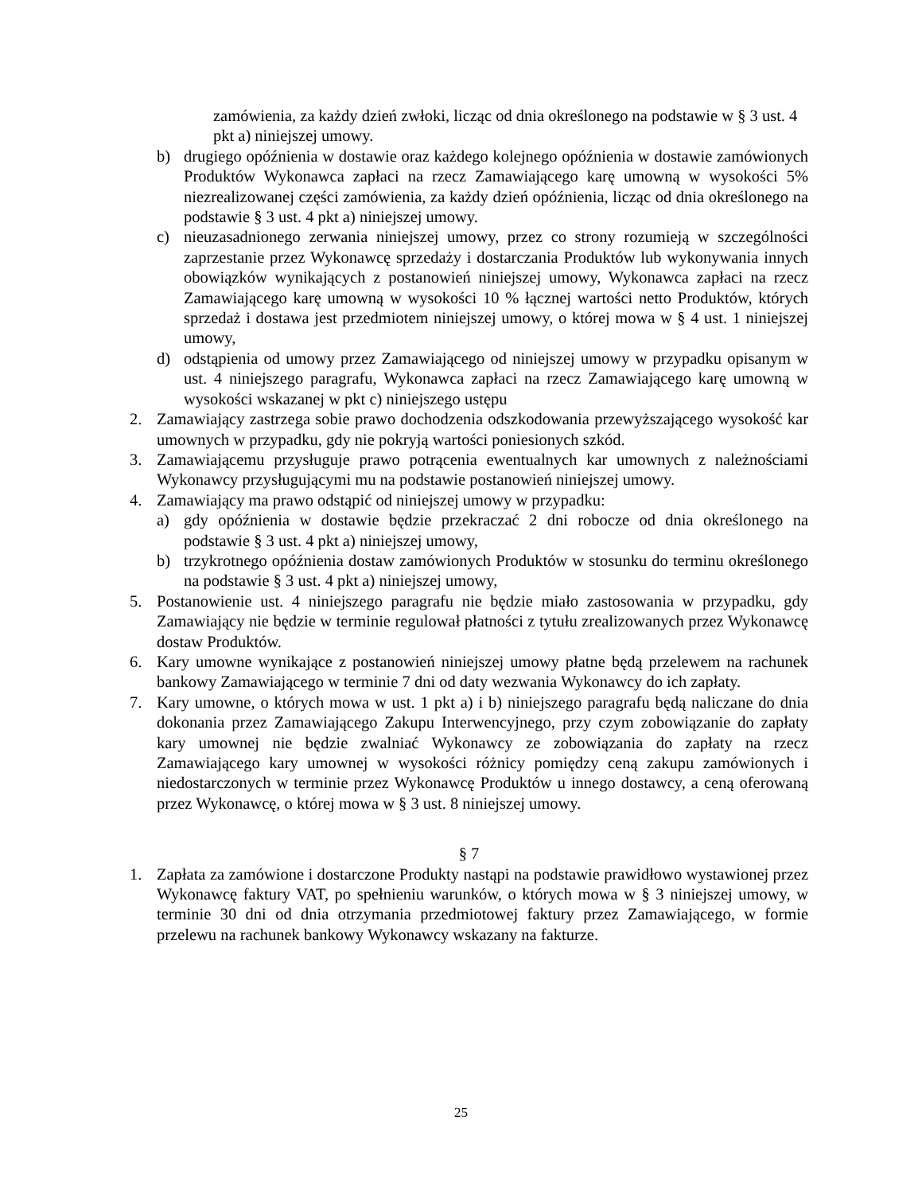zamówienia, za każdy dzień zwłoki, licząc od dnia określonego na podstawie w § 3 ust. 4 pkt a) niniejszej umowy.
b) drugiego opóźnienia w dostawie oraz każdego kolejnego opóźnienia w dostawie zamówionych Produktów Wykonawca zapłaci na rzecz Zamawiającego karę umowną w wysokości 5% niezrealizowanej części zamówienia, za każdy dzień opóźnienia, licząc od dnia określonego na podstawie § 3 ust. 4 pkt a) niniejszej umowy.
c) nieuzasadnionego zerwania niniejszej umowy, przez co strony rozumieją w szczególności zaprzestanie przez Wykonawcę sprzedaży i dostarczania Produktów lub wykonywania innych obowiązków wynikających z postanowień niniejszej umowy, Wykonawca zapłaci na rzecz Zamawiającego karę umowną w wysokości 10 % łącznej wartości netto Produktów, których sprzedaż i dostawa jest przedmiotem niniejszej umowy, o której mowa w § 4 ust. 1 niniejszej umowy,
d) odstąpienia od umowy przez Zamawiającego od niniejszej umowy w przypadku opisanym w ust. 4 niniejszego paragrafu, Wykonawca zapłaci na rzecz Zamawiającego karę umowną w wysokości wskazanej w pkt c) niniejszego ustępu
2. Zamawiający zastrzega sobie prawo dochodzenia odszkodowania przewyższającego wysokość kar umownych w przypadku, gdy nie pokryją wartości poniesionych szkód.
3. Zamawiającemu przysługuje prawo potrącenia ewentualnych kar umownych z należnościami Wykonawcy przysługującymi mu na podstawie postanowień niniejszej umowy.
4. Zamawiający ma prawo odstąpić od niniejszej umowy w przypadku:
a) gdy opóźnienia w dostawie będzie przekraczać 2 dni robocze od dnia określonego na podstawie § 3 ust. 4 pkt a) niniejszej umowy,
b) trzykrotnego opóźnienia dostaw zamówionych Produktów w stosunku do terminu określonego na podstawie § 3 ust. 4 pkt a) niniejszej umowy,
5. Postanowienie ust. 4 niniejszego paragrafu nie będzie miało zastosowania w przypadku, gdy Zamawiający nie będzie w terminie regulował płatności z tytułu zrealizowanych przez Wykonawcę dostaw Produktów.
6. Kary umowne wynikające z postanowień niniejszej umowy płatne będą przelewem na rachunek bankowy Zamawiającego w terminie 7 dni od daty wezwania Wykonawcy do ich zapłaty.
7. Kary umowne, o których mowa w ust. 1 pkt a) i b) niniejszego paragrafu będą naliczane do dnia dokonania przez Zamawiającego Zakupu Interwencyjnego, przy czym zobowiązanie do zapłaty kary umownej nie będzie zwalniać Wykonawcy ze zobowiązania do zapłaty na rzecz Zamawiającego kary umownej w wysokości różnicy pomiędzy ceną zakupu zamówionych i niedostarczonych w terminie przez Wykonawcę Produktów u innego dostawcy, a ceną oferowaną przez Wykonawcę, o której mowa w § 3 ust. 8 niniejszej umowy.
§ 7
1. Zapłata za zamówione i dostarczone Produkty nastąpi na podstawie prawidłowo wystawionej przez Wykonawcę faktury VAT, po spełnieniu warunków, o których mowa w § 3 niniejszej umowy, w terminie 30 dni od dnia otrzymania przedmiotowej faktury przez Zamawiającego, w formie przelewu na rachunek bankowy Wykonawcy wskazany na fakturze.
25